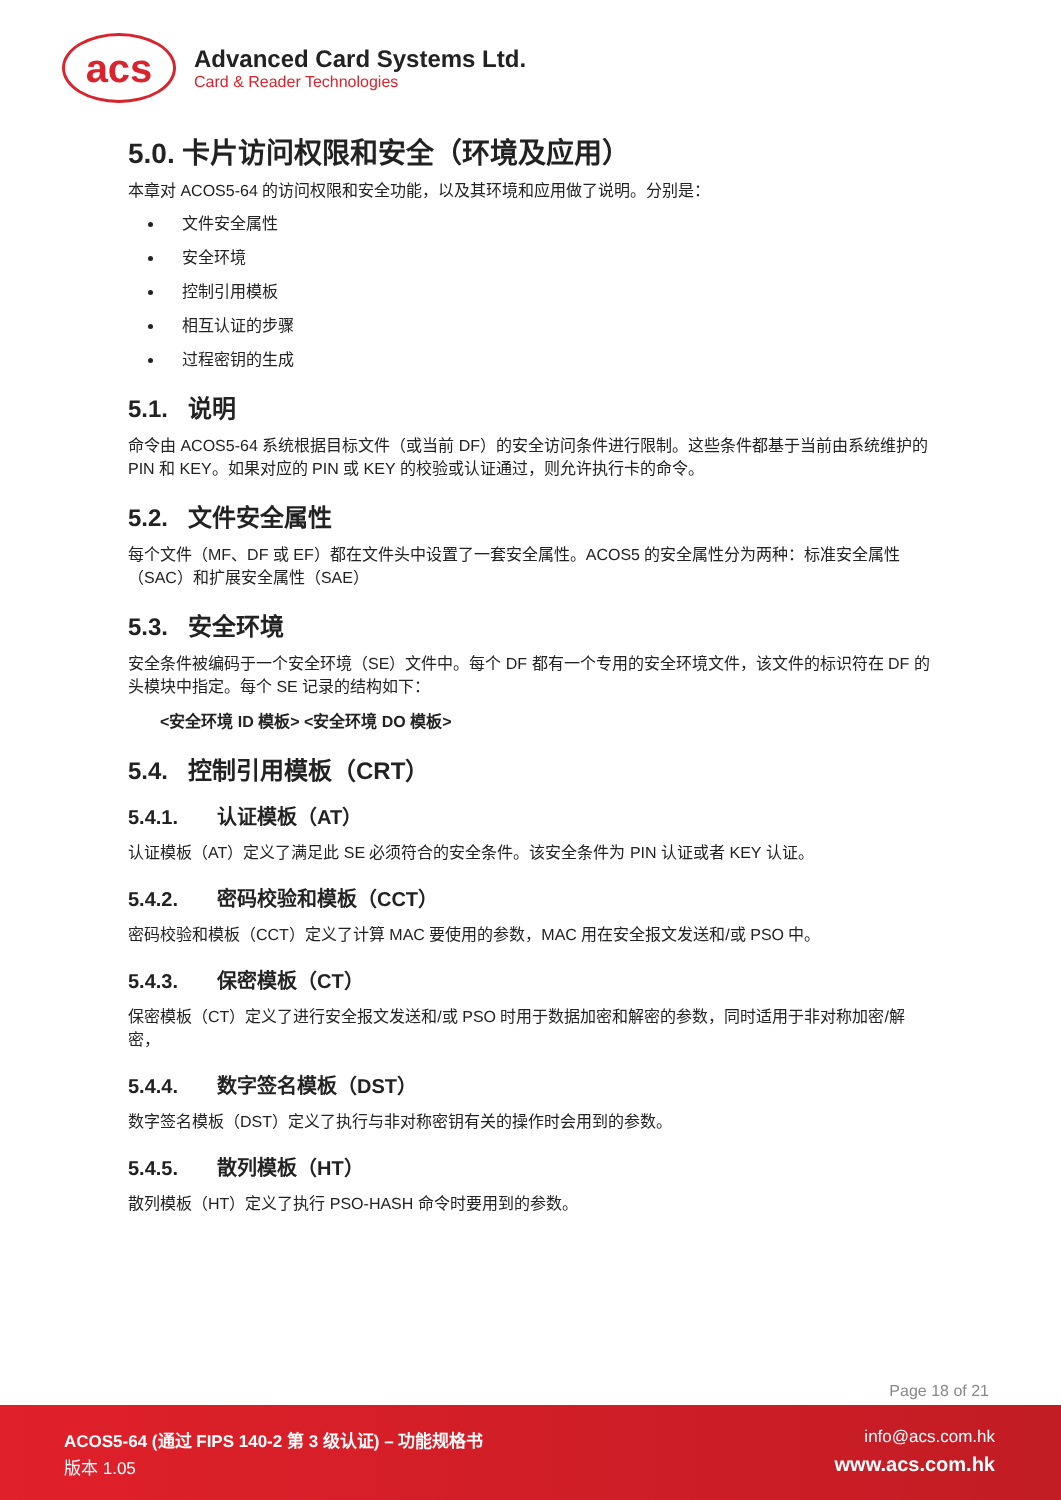acs
Advanced Card Systems Ltd.
Card & Reader Technologies
5.0. 卡片访问权限和安全（环境及应用）
本章对 ACOS5-64 的访问权限和安全功能，以及其环境和应用做了说明。分别是：
文件安全属性
安全环境
控制引用模板
相互认证的步骤
过程密钥的生成
5.1. 说明
命令由 ACOS5-64 系统根据目标文件（或当前 DF）的安全访问条件进行限制。这些条件都基于当前由系统维护的 PIN 和 KEY。如果对应的 PIN 或 KEY 的校验或认证通过，则允许执行卡的命令。
5.2. 文件安全属性
每个文件（MF、DF 或 EF）都在文件头中设置了一套安全属性。ACOS5 的安全属性分为两种：标准安全属性（SAC）和扩展安全属性（SAE）
5.3. 安全环境
安全条件被编码于一个安全环境（SE）文件中。每个 DF 都有一个专用的安全环境文件，该文件的标识符在 DF 的头模块中指定。每个 SE 记录的结构如下：
<安全环境 ID 模板> <安全环境 DO 模板>
5.4. 控制引用模板（CRT）
5.4.1. 认证模板（AT）
认证模板（AT）定义了满足此 SE 必须符合的安全条件。该安全条件为 PIN 认证或者 KEY 认证。
5.4.2. 密码校验和模板（CCT）
密码校验和模板（CCT）定义了计算 MAC 要使用的参数，MAC 用在安全报文发送和/或 PSO 中。
5.4.3. 保密模板（CT）
保密模板（CT）定义了进行安全报文发送和/或 PSO 时用于数据加密和解密的参数，同时适用于非对称加密/解密，
5.4.4. 数字签名模板（DST）
数字签名模板（DST）定义了执行与非对称密钥有关的操作时会用到的参数。
5.4.5. 散列模板（HT）
散列模板（HT）定义了执行 PSO-HASH 命令时要用到的参数。
Page 18 of 21
ACOS5-64 (通过 FIPS 140-2 第 3 级认证) – 功能规格书
版本 1.05
info@acs.com.hk
www.acs.com.hk